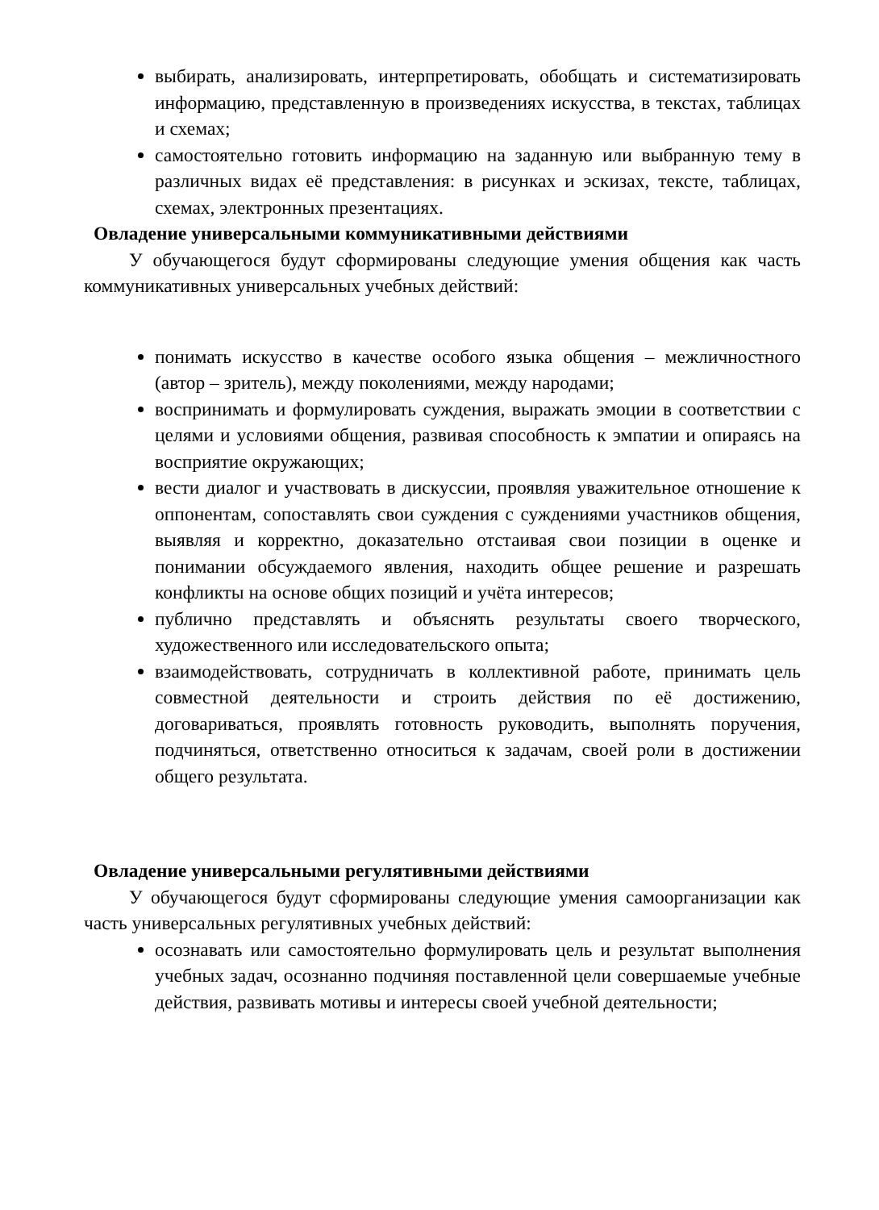выбирать, анализировать, интерпретировать, обобщать и систематизировать информацию, представленную в произведениях искусства, в текстах, таблицах и схемах;
самостоятельно готовить информацию на заданную или выбранную тему в различных видах её представления: в рисунках и эскизах, тексте, таблицах, схемах, электронных презентациях.
Овладение универсальными коммуникативными действиями
У обучающегося будут сформированы следующие умения общения как часть коммуникативных универсальных учебных действий:
понимать искусство в качестве особого языка общения – межличностного (автор – зритель), между поколениями, между народами;
воспринимать и формулировать суждения, выражать эмоции в соответствии с целями и условиями общения, развивая способность к эмпатии и опираясь на восприятие окружающих;
вести диалог и участвовать в дискуссии, проявляя уважительное отношение к оппонентам, сопоставлять свои суждения с суждениями участников общения, выявляя и корректно, доказательно отстаивая свои позиции в оценке и понимании обсуждаемого явления, находить общее решение и разрешать конфликты на основе общих позиций и учёта интересов;
публично представлять и объяснять результаты своего творческого, художественного или исследовательского опыта;
взаимодействовать, сотрудничать в коллективной работе, принимать цель совместной деятельности и строить действия по её достижению, договариваться, проявлять готовность руководить, выполнять поручения, подчиняться, ответственно относиться к задачам, своей роли в достижении общего результата.
Овладение универсальными регулятивными действиями
У обучающегося будут сформированы следующие умения самоорганизации как часть универсальных регулятивных учебных действий:
осознавать или самостоятельно формулировать цель и результат выполнения учебных задач, осознанно подчиняя поставленной цели совершаемые учебные действия, развивать мотивы и интересы своей учебной деятельности;